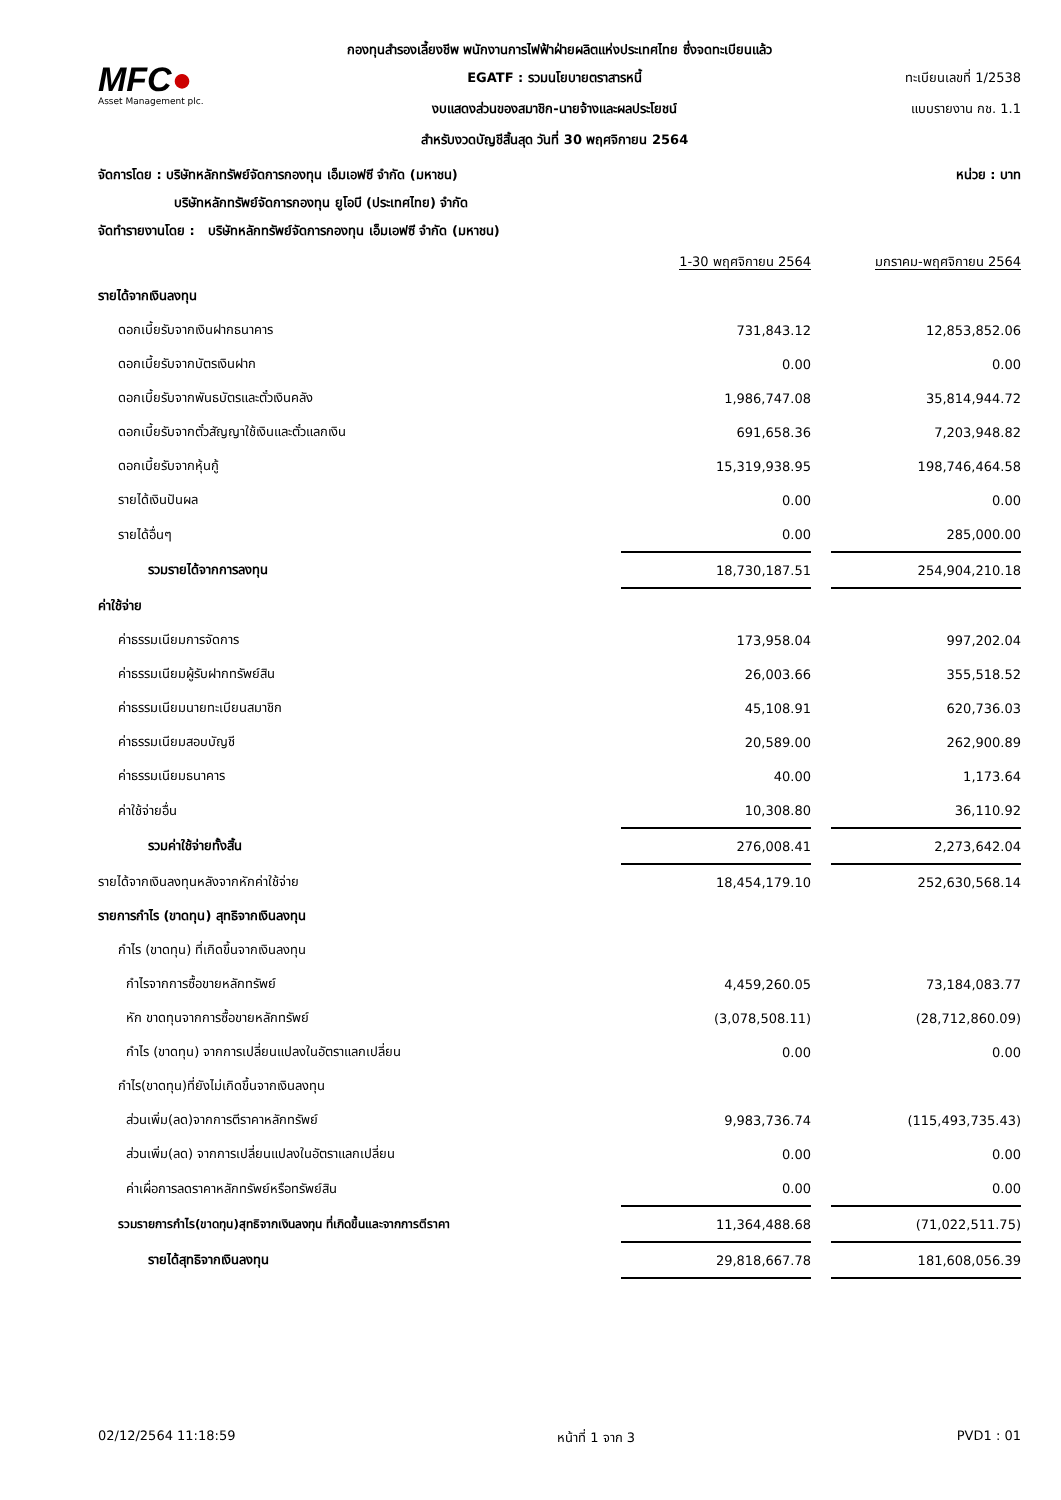กองทุนสำรองเลี้ยงชีพ พนักงานการไฟฟ้าฝ่ายผลิตแห่งประเทศไทย ซึ่งจดทะเบียนแล้ว
MFC●
Asset Management plc.
EGATF : รวมนโยบายตราสารหนี้
งบแสดงส่วนของสมาชิก-นายจ้างและผลประโยชน์
สำหรับงวดบัญชีสิ้นสุด วันที่ 30 พฤศจิกายน 2564
ทะเบียนเลขที่ 1/2538
แบบรายงาน กช. 1.1
จัดการโดย : บริษัทหลักทรัพย์จัดการกองทุน เอ็มเอฟซี จำกัด (มหาชน) หน่วย : บาท
บริษัทหลักทรัพย์จัดการกองทุน ยูโอบี (ประเทศไทย) จำกัด
จัดทำรายงานโดย : บริษัทหลักทรัพย์จัดการกองทุน เอ็มเอฟซี จำกัด (มหาชน)
| | 1-30 พฤศจิกายน 2564 | | มกราคม-พฤศจิกายน 2564 |
| --- | --- | --- | --- |
| รายได้จากเงินลงทุน | | | |
| ดอกเบี้ยรับจากเงินฝากธนาคาร | 731,843.12 | | 12,853,852.06 |
| ดอกเบี้ยรับจากบัตรเงินฝาก | 0.00 | | 0.00 |
| ดอกเบี้ยรับจากพันธบัตรและตั๋วเงินคลัง | 1,986,747.08 | | 35,814,944.72 |
| ดอกเบี้ยรับจากตั๋วสัญญาใช้เงินและตั๋วแลกเงิน | 691,658.36 | | 7,203,948.82 |
| ดอกเบี้ยรับจากหุ้นกู้ | 15,319,938.95 | | 198,746,464.58 |
| รายได้เงินปันผล | 0.00 | | 0.00 |
| รายได้อื่นๆ | 0.00 | | 285,000.00 |
| รวมรายได้จากการลงทุน | 18,730,187.51 | | 254,904,210.18 |
| ค่าใช้จ่าย | | | |
| ค่าธรรมเนียมการจัดการ | 173,958.04 | | 997,202.04 |
| ค่าธรรมเนียมผู้รับฝากทรัพย์สิน | 26,003.66 | | 355,518.52 |
| ค่าธรรมเนียมนายทะเบียนสมาชิก | 45,108.91 | | 620,736.03 |
| ค่าธรรมเนียมสอบบัญชี | 20,589.00 | | 262,900.89 |
| ค่าธรรมเนียมธนาคาร | 40.00 | | 1,173.64 |
| ค่าใช้จ่ายอื่น | 10,308.80 | | 36,110.92 |
| รวมค่าใช้จ่ายทั้งสิ้น | 276,008.41 | | 2,273,642.04 |
| รายได้จากเงินลงทุนหลังจากหักค่าใช้จ่าย | 18,454,179.10 | | 252,630,568.14 |
| รายการกำไร (ขาดทุน) สุทธิจากเงินลงทุน | | | |
| กำไร (ขาดทุน) ที่เกิดขึ้นจากเงินลงทุน | | | |
| กำไรจากการซื้อขายหลักทรัพย์ | 4,459,260.05 | | 73,184,083.77 |
| หัก ขาดทุนจากการซื้อขายหลักทรัพย์ | (3,078,508.11) | | (28,712,860.09) |
| กำไร (ขาดทุน) จากการเปลี่ยนแปลงในอัตราแลกเปลี่ยน | 0.00 | | 0.00 |
| กำไร(ขาดทุน)ที่ยังไม่เกิดขึ้นจากเงินลงทุน | | | |
| ส่วนเพิ่ม(ลด)จากการตีราคาหลักทรัพย์ | 9,983,736.74 | | (115,493,735.43) |
| ส่วนเพิ่ม(ลด) จากการเปลี่ยนแปลงในอัตราแลกเปลี่ยน | 0.00 | | 0.00 |
| ค่าเผื่อการลดราคาหลักทรัพย์หรือทรัพย์สิน | 0.00 | | 0.00 |
| รวมรายการกำไร(ขาดทุน)สุทธิจากเงินลงทุน ที่เกิดขึ้นและจากการตีราคา | 11,364,488.68 | | (71,022,511.75) |
| รายได้สุทธิจากเงินลงทุน | 29,818,667.78 | | 181,608,056.39 |
02/12/2564 11:18:59 หน้าที่ 1 จาก 3 PVD1 : 01